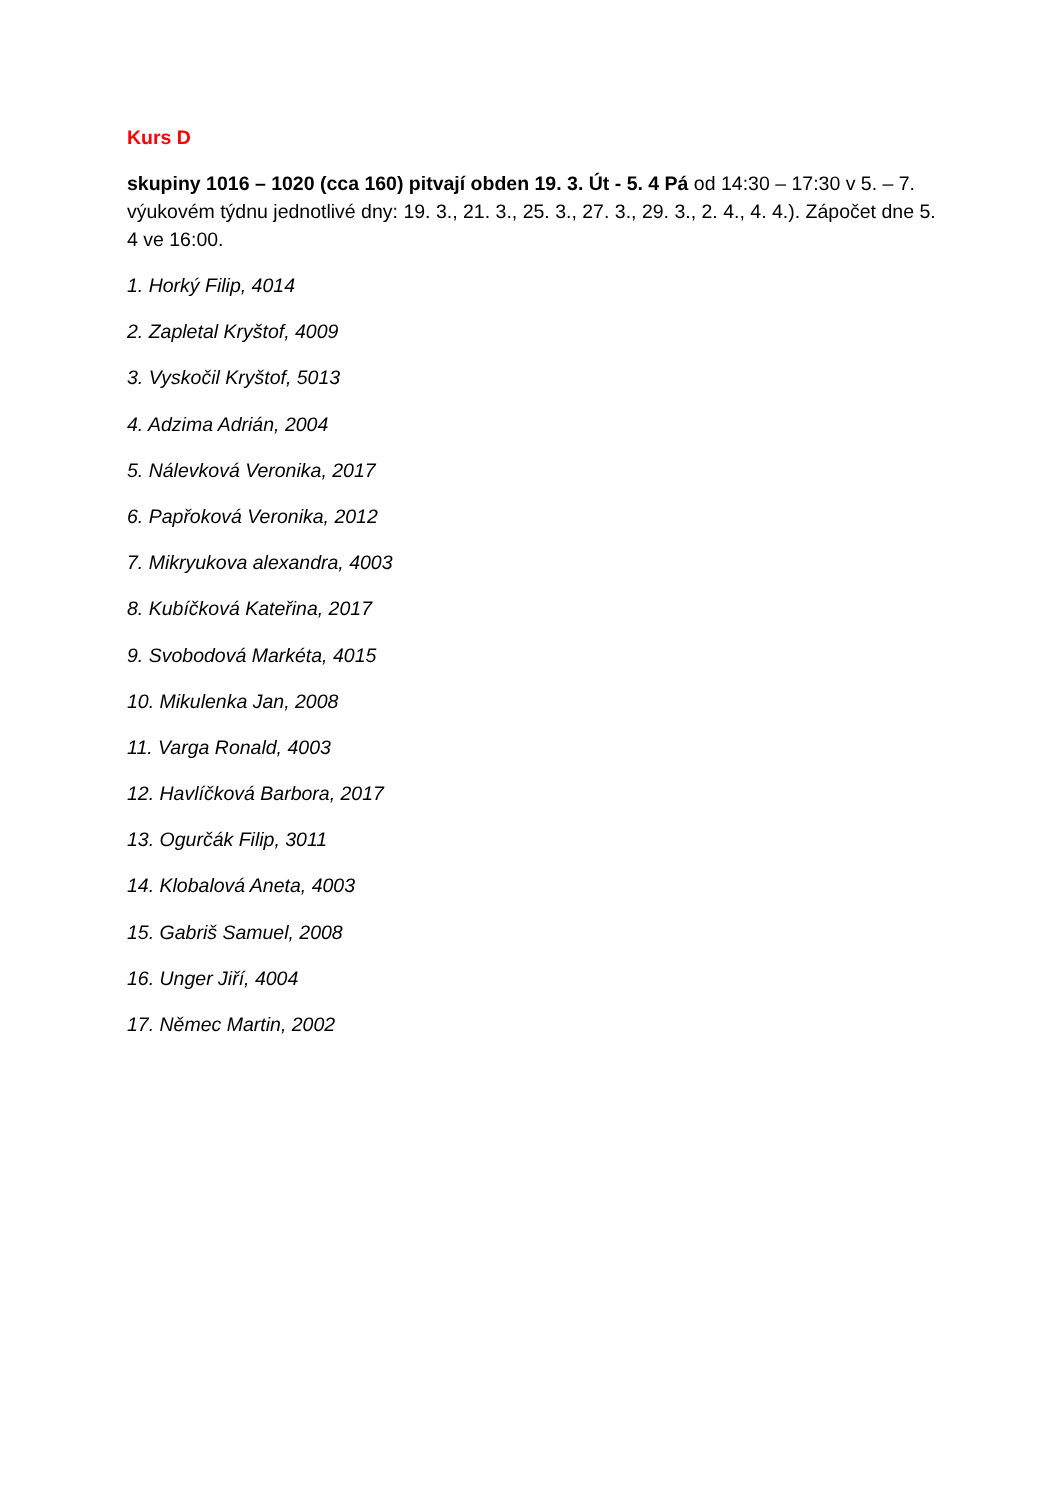Kurs D
skupiny 1016 – 1020 (cca 160) pitvají obden 19. 3. Út - 5. 4 Pá od 14:30 – 17:30 v 5. – 7. výukovém týdnu jednotlivé dny: 19. 3., 21. 3., 25. 3., 27. 3., 29. 3., 2. 4., 4. 4.). Zápočet dne 5. 4 ve 16:00.
1. Horký Filip, 4014
2. Zapletal Kryštof, 4009
3. Vyskočil Kryštof, 5013
4. Adzima Adrián, 2004
5. Nálevková Veronika, 2017
6. Papřoková Veronika, 2012
7. Mikryukova alexandra, 4003
8. Kubíčková Kateřina, 2017
9. Svobodová Markéta, 4015
10. Mikulenka Jan, 2008
11. Varga Ronald, 4003
12. Havlíčková Barbora, 2017
13. Ogurčák Filip, 3011
14. Klobalová Aneta, 4003
15. Gabriš Samuel, 2008
16. Unger Jiří, 4004
17. Němec Martin, 2002